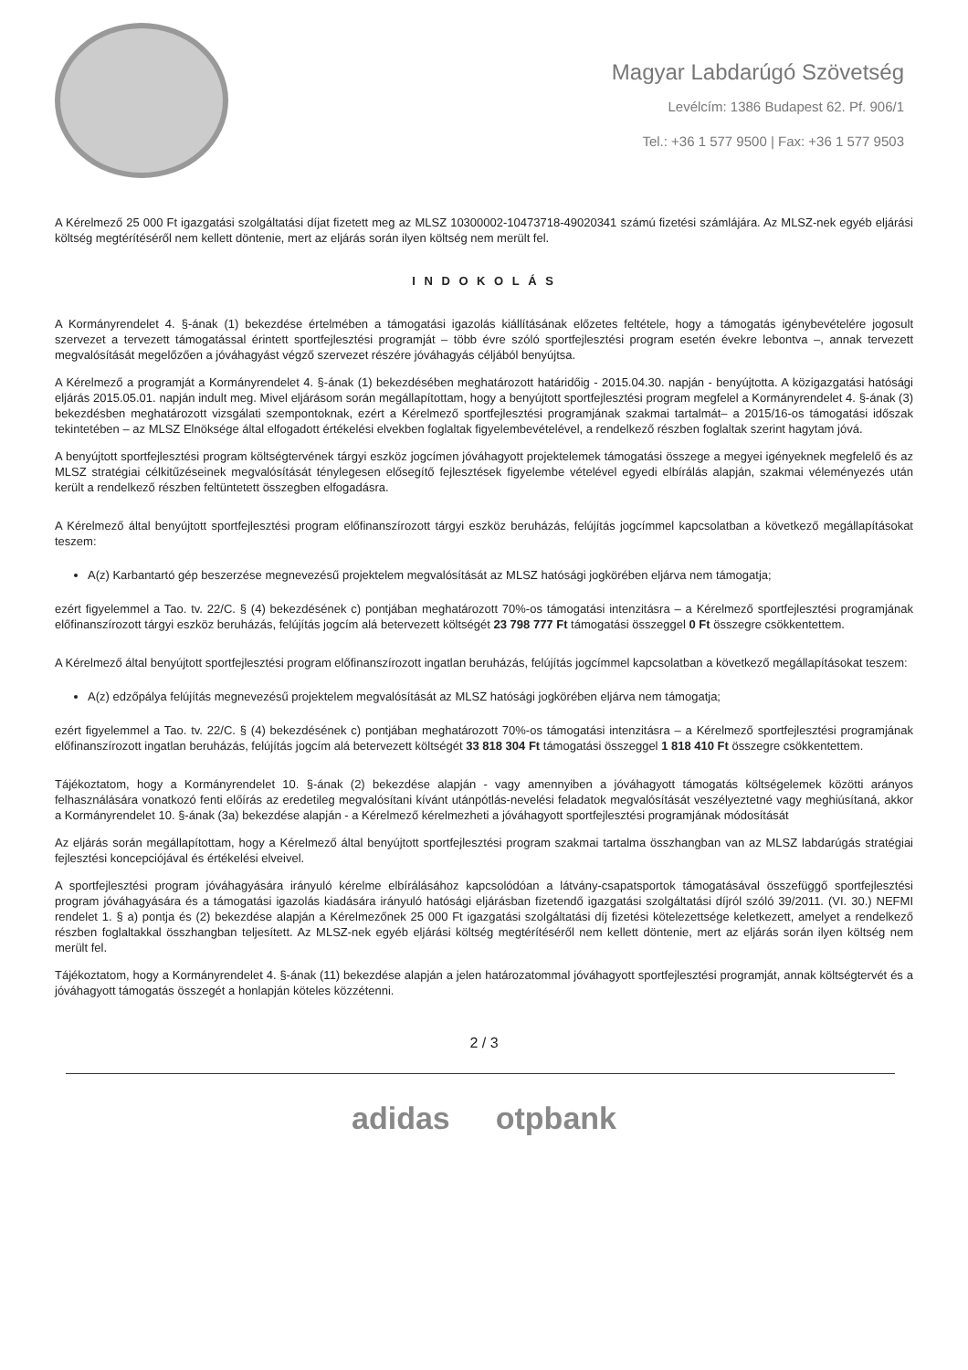Magyar Labdarúgó Szövetség
Levélcím: 1386 Budapest 62. Pf. 906/1
Tel.: +36 1 577 9500 | Fax: +36 1 577 9503
A Kérelmező 25 000 Ft igazgatási szolgáltatási díjat fizetett meg az MLSZ 10300002-10473718-49020341 számú fizetési számlájára. Az MLSZ-nek egyéb eljárási költség megtérítéséről nem kellett döntenie, mert az eljárás során ilyen költség nem merült fel.
I N D O K O L Á S
A Kormányrendelet 4. §-ának (1) bekezdése értelmében a támogatási igazolás kiállításának előzetes feltétele, hogy a támogatás igénybevételére jogosult szervezet a tervezett támogatással érintett sportfejlesztési programját – több évre szóló sportfejlesztési program esetén évekre lebontva –, annak tervezett megvalósítását megelőzően a jóváhagyást végző szervezet részére jóváhagyás céljából benyújtsa.
A Kérelmező a programját a Kormányrendelet 4. §-ának (1) bekezdésében meghatározott határidőig - 2015.04.30. napján - benyújtotta. A közigazgatási hatósági eljárás 2015.05.01. napján indult meg. Mivel eljárásom során megállapítottam, hogy a benyújtott sportfejlesztési program megfelel a Kormányrendelet 4. §-ának (3) bekezdésben meghatározott vizsgálati szempontoknak, ezért a Kérelmező sportfejlesztési programjának szakmai tartalmát– a 2015/16-os támogatási időszak tekintetében – az MLSZ Elnöksége által elfogadott értékelési elvekben foglaltak figyelembevételével, a rendelkező részben foglaltak szerint hagytam jóvá.
A benyújtott sportfejlesztési program költségtervének tárgyi eszköz jogcímen jóváhagyott projektelemek támogatási összege a megyei igényeknek megfelelő és az MLSZ stratégiai célkitűzéseinek megvalósítását ténylegesen elősegítő fejlesztések figyelembe vételével egyedi elbírálás alapján, szakmai véleményezés után került a rendelkező részben feltüntetett összegben elfogadásra.
A Kérelmező által benyújtott sportfejlesztési program előfinanszírozott tárgyi eszköz beruházás, felújítás jogcímmel kapcsolatban a következő megállapításokat teszem:
A(z) Karbantartó gép beszerzése megnevezésű projektelem megvalósítását az MLSZ hatósági jogkörében eljárva nem támogatja;
ezért figyelemmel a Tao. tv. 22/C. § (4) bekezdésének c) pontjában meghatározott 70%-os támogatási intenzitásra – a Kérelmező sportfejlesztési programjának előfinanszírozott tárgyi eszköz beruházás, felújítás jogcím alá betervezett költségét 23 798 777 Ft támogatási összeggel 0 Ft összegre csökkentettem.
A Kérelmező által benyújtott sportfejlesztési program előfinanszírozott ingatlan beruházás, felújítás jogcímmel kapcsolatban a következő megállapításokat teszem:
A(z) edzőpálya felújítás megnevezésű projektelem megvalósítását az MLSZ hatósági jogkörében eljárva nem támogatja;
ezért figyelemmel a Tao. tv. 22/C. § (4) bekezdésének c) pontjában meghatározott 70%-os támogatási intenzitásra – a Kérelmező sportfejlesztési programjának előfinanszírozott ingatlan beruházás, felújítás jogcím alá betervezett költségét 33 818 304 Ft támogatási összeggel 1 818 410 Ft összegre csökkentettem.
Tájékoztatom, hogy a Kormányrendelet 10. §-ának (2) bekezdése alapján - vagy amennyiben a jóváhagyott támogatás költségelemek közötti arányos felhasználására vonatkozó fenti előírás az eredetileg megvalósítani kívánt utánpótlás-nevelési feladatok megvalósítását veszélyeztetné vagy meghiúsítaná, akkor a Kormányrendelet 10. §-ának (3a) bekezdése alapján - a Kérelmező kérelmezheti a jóváhagyott sportfejlesztési programjának módosítását
Az eljárás során megállapítottam, hogy a Kérelmező által benyújtott sportfejlesztési program szakmai tartalma összhangban van az MLSZ labdarúgás stratégiai fejlesztési koncepciójával és értékelési elveivel.
A sportfejlesztési program jóváhagyására irányuló kérelme elbírálásához kapcsolódóan a látvány-csapatsportok támogatásával összefüggő sportfejlesztési program jóváhagyására és a támogatási igazolás kiadására irányuló hatósági eljárásban fizetendő igazgatási szolgáltatási díjról szóló 39/2011. (VI. 30.) NEFMI rendelet 1. § a) pontja és (2) bekezdése alapján a Kérelmezőnek 25 000 Ft igazgatási szolgáltatási díj fizetési kötelezettsége keletkezett, amelyet a rendelkező részben foglaltakkal összhangban teljesített. Az MLSZ-nek egyéb eljárási költség megtérítéséről nem kellett döntenie, mert az eljárás során ilyen költség nem merült fel.
Tájékoztatom, hogy a Kormányrendelet 4. §-ának (11) bekezdése alapján a jelen határozatommal jóváhagyott sportfejlesztési programját, annak költségtervét és a jóváhagyott támogatás összegét a honlapján köteles közzétenni.
2 / 3
adidas otpbank